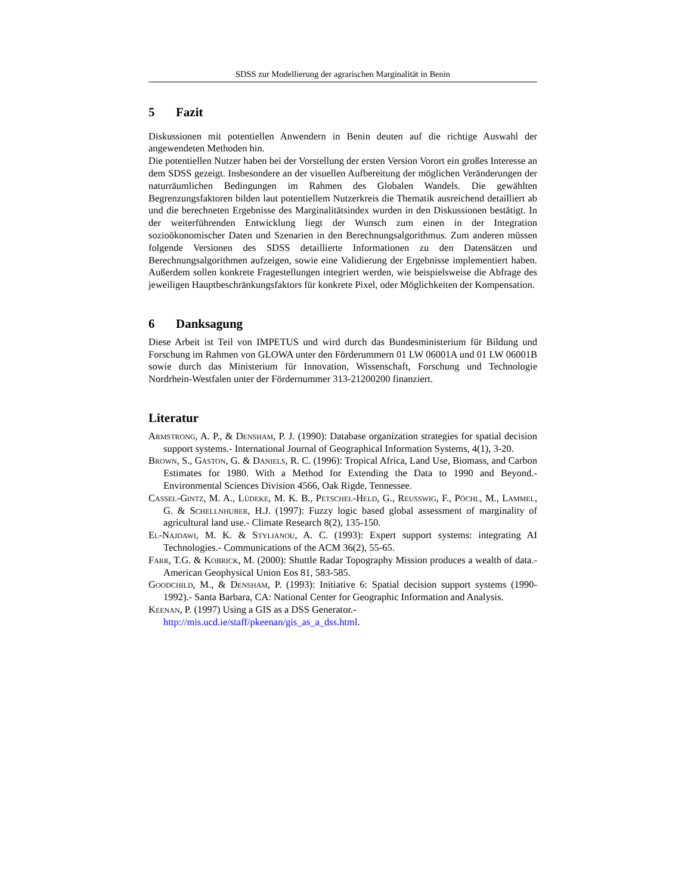SDSS zur Modellierung der agrarischen Marginalität in Benin
5 Fazit
Diskussionen mit potentiellen Anwendern in Benin deuten auf die richtige Auswahl der angewendeten Methoden hin.
Die potentiellen Nutzer haben bei der Vorstellung der ersten Version Vorort ein großes Interesse an dem SDSS gezeigt. Insbesondere an der visuellen Aufbereitung der möglichen Veränderungen der naturräumlichen Bedingungen im Rahmen des Globalen Wandels. Die gewählten Begrenzungsfaktoren bilden laut potentiellem Nutzerkreis die Thematik ausreichend detailliert ab und die berechneten Ergebnisse des Marginalitätsindex wurden in den Diskussionen bestätigt. In der weiterführenden Entwicklung liegt der Wunsch zum einen in der Integration sozioökonomischer Daten und Szenarien in den Berechnungsalgorithmus. Zum anderen müssen folgende Versionen des SDSS detaillierte Informationen zu den Datensätzen und Berechnungsalgorithmen aufzeigen, sowie eine Validierung der Ergebnisse implementiert haben. Außerdem sollen konkrete Fragestellungen integriert werden, wie beispielsweise die Abfrage des jeweiligen Hauptbeschränkungsfaktors für konkrete Pixel, oder Möglichkeiten der Kompensation.
6 Danksagung
Diese Arbeit ist Teil von IMPETUS und wird durch das Bundesministerium für Bildung und Forschung im Rahmen von GLOWA unter den Förderummern 01 LW 06001A und 01 LW 06001B sowie durch das Ministerium für Innovation, Wissenschaft, Forschung und Technologie Nordrhein-Westfalen unter der Fördernummer 313-21200200 finanziert.
Literatur
Armstrong, A. P., & Densham, P. J. (1990): Database organization strategies for spatial decision support systems.- International Journal of Geographical Information Systems, 4(1), 3-20.
Brown, S., Gaston, G. & Daniels, R. C. (1996): Tropical Africa, Land Use, Biomass, and Carbon Estimates for 1980. With a Method for Extending the Data to 1990 and Beyond.- Environmental Sciences Division 4566, Oak Rigde, Tennessee.
Cassel-Gintz, M. A., Lüdeke, M. K. B., Petschel-Held, G., Reusswig, F., Pöchl, M., Lammel, G. & Schellnhuber, H.J. (1997): Fuzzy logic based global assessment of marginality of agricultural land use.- Climate Research 8(2), 135-150.
El-Najdawi, M. K. & Stylianou, A. C. (1993): Expert support systems: integrating AI Technologies.- Communications of the ACM 36(2), 55-65.
Farr, T.G. & Kobrick, M. (2000): Shuttle Radar Topography Mission produces a wealth of data.- American Geophysical Union Eos 81, 583-585.
Goodchild, M., & Densham, P. (1993): Initiative 6: Spatial decision support systems (1990-1992).- Santa Barbara, CA: National Center for Geographic Information and Analysis.
Keenan, P. (1997) Using a GIS as a DSS Generator.-
http://mis.ucd.ie/staff/pkeenan/gis_as_a_dss.html.